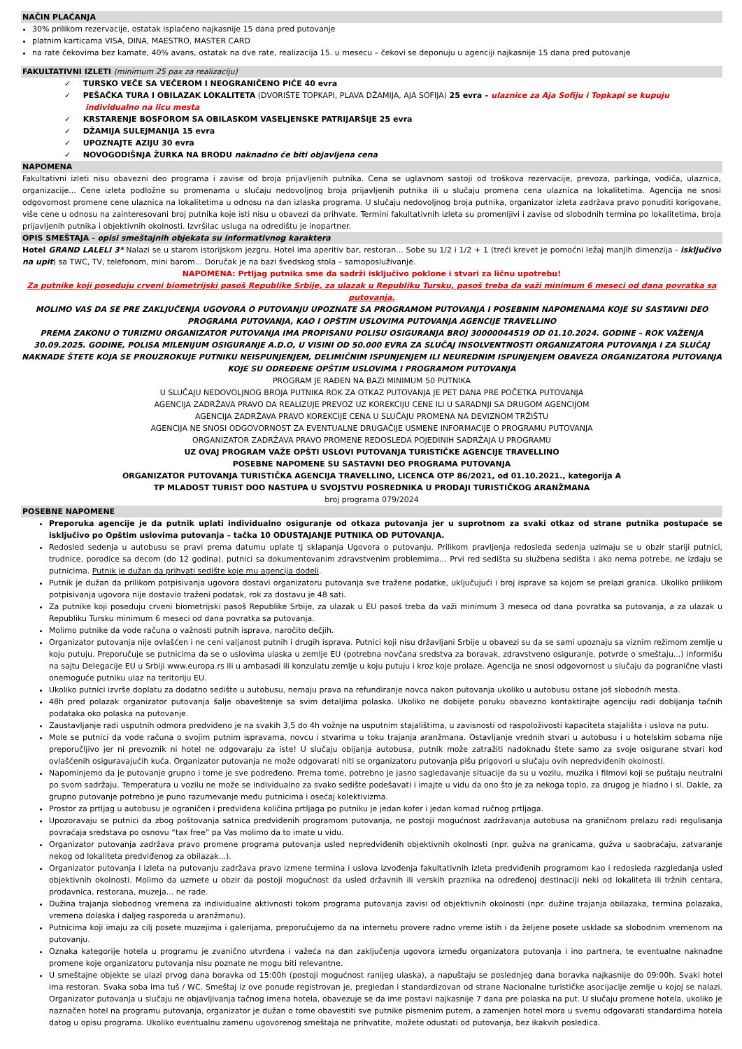NAČIN PLAĆANJA
30% prilikom rezervacije, ostatak isplaćeno najkasnije 15 dana pred putovanje
platnim karticama VISA, DINA, MAESTRO, MASTER CARD
na rate čekovima bez kamate, 40% avans, ostatak na dve rate, realizacija 15. u mesecu – čekovi se deponuju u agenciji najkasnije 15 dana pred putovanje
FAKULTATIVNI IZLETI (minimum 25 pax za realizaciju)
✓ TURSKO VEČE SA VEČEROM I NEOGRANIČENO PIĆE 40 evra
✓ PEŠAČKA TURA I OBILAZAK LOKALITETA (DVORIŠTE TOPKAPI, PLAVA DŽAMIJA, AJA SOFIJA) 25 evra – ulaznice za Aja Sofiju i Topkapi se kupuju individualno na licu mesta
✓ KRSTARENJE BOSFOROM SA OBILASKOM VASELJENSKE PATRIJARŠIJE 25 evra
✓ DŽAMIJA SULEJMANIJA 15 evra
✓ UPOZNAJTE AZIJU 30 evra
✓ NOVOGODIŠNJA ŽURKA NA BRODU naknadno će biti objavljena cena
NAPOMENA
Fakultativni izleti nisu obavezni deo programa i zavise od broja prijavljenih putnika. Cena se uglavnom sastoji od troškova rezervacije, prevoza, parkinga, vodiča, ulaznica, organizacije... Cene izleta podložne su promenama u slučaju nedovoljnog broja prijavljenih putnika ili u slučaju promena cena ulaznica na lokalitetima. Agencija ne snosi odgovornost promene cene ulaznica na lokalitetima u odnosu na dan izlaska programa. U slučaju nedovoljnog broja putnika, organizator izleta zadržava pravo ponuditi korigovane, više cene u odnosu na zainteresovani broj putnika koje isti nisu u obavezi da prihvate. Termini fakultativnih izleta su promenljivi i zavise od slobodnih termina po lokalitetima, broja prijavljenih putnika i objektivnih okolnosti. Izvršilac usluga na odredištu je inopartner.
OPIS SMEŠTAJA - opisi smeštajnih objekata su informativnog karaktera
Hotel GRAND LALELI 3* Nalazi se u starom istorijskom jezgru. Hotel ima aperitiv bar, restoran... Sobe su 1/2 i 1/2 + 1 (treći krevet je pomoćni ležaj manjih dimenzija - isključivo na upit) sa TWC, TV, telefonom, mini barom... Doručak je na bazi švedskog stola – samoposluživanje.
NAPOMENA: Prtljag putnika sme da sadrži isključivo poklone i stvari za ličnu upotrebu!
Za putnike koji poseduju crveni biometrijski pasoš Republike Srbije, za ulazak u Republiku Tursku, pasoš treba da važi minimum 6 meseci od dana povratka sa putovanja.
MOLIMO VAS DA SE PRE ZAKLJUČENJA UGOVORA O PUTOVANJU UPOZNATE SA PROGRAMOM PUTOVANJA I POSEBNIM NAPOMENAMA KOJE SU SASTAVNI DEO PROGRAMA PUTOVANJA, KAO I OPŠTIM USLOVIMA PUTOVANJA AGENCIJE TRAVELLINO
PREMA ZAKONU O TURIZMU ORGANIZATOR PUTOVANJA IMA PROPISANU POLISU OSIGURANJA BROJ 30000044519 OD 01.10.2024. GODINE – ROK VAŽENJA 30.09.2025. GODINE, POLISA MILENIJUM OSIGURANJE A.D.O, U VISINI OD 50.000 EVRA ZA SLUČAJ INSOLVENTNOSTI ORGANIZATORA PUTOVANJA I ZA SLUČAJ NAKNADE ŠTETE KOJA SE PROUZROKUJE PUTNIKU NEISPUNJENJEM, DELIMIČNIM ISPUNJENJEM ILI NEUREDNIM ISPUNJENJEM OBAVEZA ORGANIZATORA PUTOVANJA KOJE SU ODREĐENE OPŠTIM USLOVIMA I PROGRAMOM PUTOVANJA
PROGRAM JE RAĐEN NA BAZI MINIMUM 50 PUTNIKA
U SLUČAJU NEDOVOLJNOG BROJA PUTNIKA ROK ZA OTKAZ PUTOVANJA JE PET DANA PRE POČETKA PUTOVANJA
AGENCIJA ZADRŽAVA PRAVO DA REALIZUJE PREVOZ UZ KOREKCIJU CENE ILI U SARADNJI SA DRUGOM AGENCIJOM
AGENCIJA ZADRŽAVA PRAVO KOREKCIJE CENA U SLUČAJU PROMENA NA DEVIZNOM TRŽIŠTU
AGENCIJA NE SNOSI ODGOVORNOST ZA EVENTUALNE DRUGAČIJE USMENE INFORMACIJE O PROGRAMU PUTOVANJA
ORGANIZATOR ZADRŽAVA PRAVO PROMENE REDOSLEDA POJEDINIH SADRŽAJA U PROGRAMU
UZ OVAJ PROGRAM VAŽE OPŠTI USLOVI PUTOVANJA TURISTIČKE AGENCIJE TRAVELLINO
POSEBNE NAPOMENE SU SASTAVNI DEO PROGRAMA PUTOVANJA
ORGANIZATOR PUTOVANJA TURISTIČKA AGENCIJA TRAVELLINO, LICENCA OTP 86/2021, od 01.10.2021., kategorija A
TP MLADOST TURIST DOO NASTUPA U SVOJSTVU POSREDNIKA U PRODAJI TURISTIČKOG ARANŽMANA
broj programa 079/2024
POSEBNE NAPOMENE
Preporuka agencije je da putnik uplati individualno osiguranje od otkaza putovanja jer u suprotnom za svaki otkaz od strane putnika postupaće se isključivo po Opštim uslovima putovanja – tačka 10 ODUSTAJANJE PUTNIKA OD PUTOVANJA.
Redosled sedenja u autobusu se pravi prema datumu uplate tj sklapanja Ugovora o putovanju. Prilikom pravljenja redosleda sedenja uzimaju se u obzir stariji putnici, trudnice, porodice sa decom (do 12 godina), putnici sa dokumentovanim zdravstvenim problemima… Prvi red sedišta su službena sedišta i ako nema potrebe, ne izdaju se putnicima. Putnik je dužan da prihvati sedište koje mu agencija dodeli.
Putnik je dužan da prilikom potpisivanja ugovora dostavi organizatoru putovanja sve tražene podatke, uključujući i broj isprave sa kojom se prelazi granica. Ukoliko prilikom potpisivanja ugovora nije dostavio traženi podatak, rok za dostavu je 48 sati.
Za putnike koji poseduju crveni biometrijski pasoš Republike Srbije, za ulazak u EU pasoš treba da važi minimum 3 meseca od dana povratka sa putovanja, a za ulazak u Republiku Tursku minimum 6 meseci od dana povratka sa putovanja.
Molimo putnike da vode računa o važnosti putnih isprava, naročito dečjih.
Organizator putovanja nije ovlašćen i ne ceni valjanost putnih i drugih isprava. Putnici koji nisu državljani Srbije u obavezi su da se sami upoznaju sa viznim režimom zemlje u koju putuju. Preporučuje se putnicima da se o uslovima ulaska u zemlje EU (potrebna novčana sredstva za boravak, zdravstveno osiguranje, potvrde o smeštaju...) informišu na sajtu Delegacije EU u Srbiji www.europa.rs ili u ambasadi ili konzulatu zemlje u koju putuju i kroz koje prolaze. Agencija ne snosi odgovornost u slučaju da pogranične vlasti onemoguće putniku ulaz na teritoriju EU.
Ukoliko putnici izvrše doplatu za dodatno sedište u autobusu, nemaju prava na refundiranje novca nakon putovanja ukoliko u autobusu ostane još slobodnih mesta.
48h pred polazak organizator putovanja šalje obaveštenje sa svim detaljima polaska. Ukoliko ne dobijete poruku obavezno kontaktirajte agenciju radi dobijanja tačnih podataka oko polaska na putovanje.
Zaustavljanje radi usputnih odmora predviđeno je na svakih 3,5 do 4h vožnje na usputnim stajalištima, u zavisnosti od raspoloživosti kapaciteta stajališta i uslova na putu.
Mole se putnici da vode računa o svojim putnim ispravama, novcu i stvarima u toku trajanja aranžmana. Ostavljanje vrednih stvari u autobusu i u hotelskim sobama nije preporučljivo jer ni prevoznik ni hotel ne odgovaraju za iste! U slučaju obijanja autobusa, putnik može zatražiti nadoknadu štete samo za svoje osigurane stvari kod ovlašćenih osiguravajućih kuća. Organizator putovanja ne može odgovarati niti se organizatoru putovanja pišu prigovori u slučaju ovih nepredviđenih okolnosti.
Napominjemo da je putovanje grupno i tome je sve podređeno. Prema tome, potrebno je jasno sagledavanje situacije da su u vozilu, muzika i filmovi koji se puštaju neutralni po svom sadržaju. Temperatura u vozilu ne može se individualno za svako sedište podešavati i imajte u vidu da ono što je za nekoga toplo, za drugog je hladno i sl. Dakle, za grupno putovanje potrebno je puno razumevanje među putnicima i osećaj kolektivizma.
Prostor za prtljag u autobusu je ograničen i predviđena količina prtljaga po putniku je jedan kofer i jedan komad ručnog prtljaga.
Upozoravaju se putnici da zbog poštovanja satnica predviđenih programom putovanja, ne postoji mogućnost zadržavanja autobusa na graničnom prelazu radi regulisanja povraćaja sredstava po osnovu “tax free” pa Vas molimo da to imate u vidu.
Organizator putovanja zadržava pravo promene programa putovanja usled nepredviđenih objektivnih okolnosti (npr. gužva na granicama, gužva u saobraćaju, zatvaranje nekog od lokaliteta predviđenog za obilazak...).
Organizator putovanja i izleta na putovanju zadržava pravo izmene termina i uslova izvođenja fakultativnih izleta predviđenih programom kao i redosleda razgledanja usled objektivnih okolnosti. Molimo da uzmete u obzir da postoji mogućnost da usled državnih ili verskih praznika na određenoj destinaciji neki od lokaliteta ili tržnih centara, prodavnica, restorana, muzeja... ne rade.
Dužina trajanja slobodnog vremena za individualne aktivnosti tokom programa putovanja zavisi od objektivnih okolnosti (npr. dužine trajanja obilazaka, termina polazaka, vremena dolaska i daljeg rasporeda u aranžmanu).
Putnicima koji imaju za cilj posete muzejima i galerijama, preporučujemo da na internetu provere radno vreme istih i da željene posete usklade sa slobodnim vremenom na putovanju.
Oznaka kategorije hotela u programu je zvanično utvrđena i važeća na dan zaključenja ugovora između organizatora putovanja i ino partnera, te eventualne naknadne promene koje organizatoru putovanja nisu poznate ne mogu biti relevantne.
U smeštajne objekte se ulazi prvog dana boravka od 15:00h (postoji mogućnost ranijeg ulaska), a napuštaju se poslednjeg dana boravka najkasnije do 09:00h. Svaki hotel ima restoran. Svaka soba ima tuš / WC. Smeštaj iz ove ponude registrovan je, pregledan i standardizovan od strane Nacionalne turističke asocijacije zemlje u kojoj se nalazi. Organizator putovanja u slučaju ne objavljivanja tačnog imena hotela, obavezuje se da ime postavi najkasnije 7 dana pre polaska na put. U slučaju promene hotela, ukoliko je naznačen hotel na programu putovanja, organizator je dužan o tome obavestiti sve putnike pismenim putem, a zamenjen hotel mora u svemu odgovarati standardima hotela datog u opisu programa. Ukoliko eventualnu zamenu ugovorenog smeštaja ne prihvatite, možete odustati od putovanja, bez ikakvih posledica.